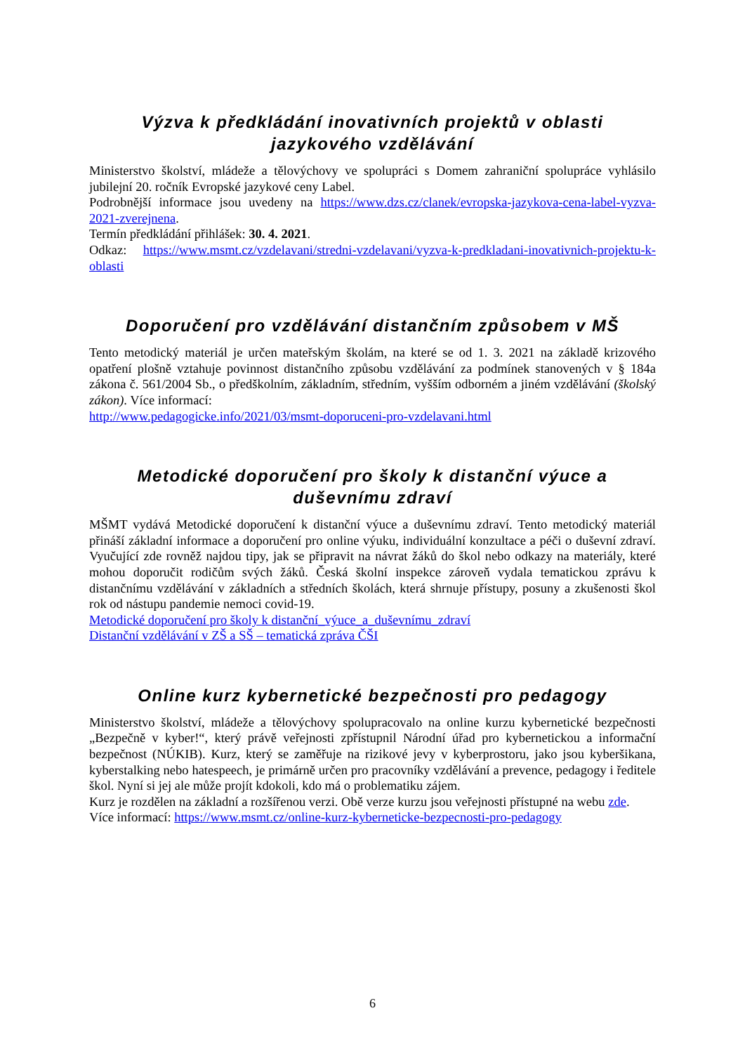Výzva k předkládání inovativních projektů v oblasti jazykového vzdělávání
Ministerstvo školství, mládeže a tělovýchovy ve spolupráci s Domem zahraniční spolupráce vyhlásilo jubilejní 20. ročník Evropské jazykové ceny Label.
Podrobnější informace jsou uvedeny na https://www.dzs.cz/clanek/evropska-jazykova-cena-label-vyzva-2021-zverejnena.
Termín předkládání přihlášek: 30. 4. 2021.
Odkaz: https://www.msmt.cz/vzdelavani/stredni-vzdelavani/vyzva-k-predkladani-inovativnich-projektu-k-oblasti
Doporučení pro vzdělávání distančním způsobem v MŠ
Tento metodický materiál je určen mateřským školám, na které se od 1. 3. 2021 na základě krizového opatření plošně vztahuje povinnost distančního způsobu vzdělávání za podmínek stanovených v § 184a zákona č. 561/2004 Sb., o předškolním, základním, středním, vyšším odborném a jiném vzdělávání (školský zákon). Více informací:
http://www.pedagogicke.info/2021/03/msmt-doporuceni-pro-vzdelavani.html
Metodické doporučení pro školy k distanční výuce a duševnímu zdraví
MŠMT vydává Metodické doporučení k distanční výuce a duševnímu zdraví. Tento metodický materiál přináší základní informace a doporučení pro online výuku, individuální konzultace a péči o duševní zdraví. Vyučující zde rovněž najdou tipy, jak se připravit na návrat žáků do škol nebo odkazy na materiály, které mohou doporučit rodičům svých žáků. Česká školní inspekce zároveň vydala tematickou zprávu k distančnímu vzdělávání v základních a středních školách, která shrnuje přístupy, posuny a zkušenosti škol rok od nástupu pandemie nemoci covid-19.
Metodické doporučení pro školy k distanční_výuce_a_duševnímu_zdraví
Distanční vzdělávání v ZŠ a SŠ – tematická zpráva ČŠI
Online kurz kybernetické bezpečnosti pro pedagogy
Ministerstvo školství, mládeže a tělovýchovy spolupracovalo na online kurzu kybernetické bezpečnosti „Bezpečně v kyber!“, který právě veřejnosti zpřístupnil Národní úřad pro kybernetickou a informační bezpečnost (NÚKIB). Kurz, který se zaměřuje na rizikové jevy v kyberprostoru, jako jsou kyberšikana, kyberstalking nebo hatespeech, je primárně určen pro pracovníky vzdělávání a prevence, pedagogy i ředitele škol. Nyní si jej ale může projít kdokoli, kdo má o problematiku zájem.
Kurz je rozdělen na základní a rozšířenou verzi. Obě verze kurzu jsou veřejnosti přístupné na webu zde.
Více informací: https://www.msmt.cz/online-kurz-kyberneticke-bezpecnosti-pro-pedagogy
6